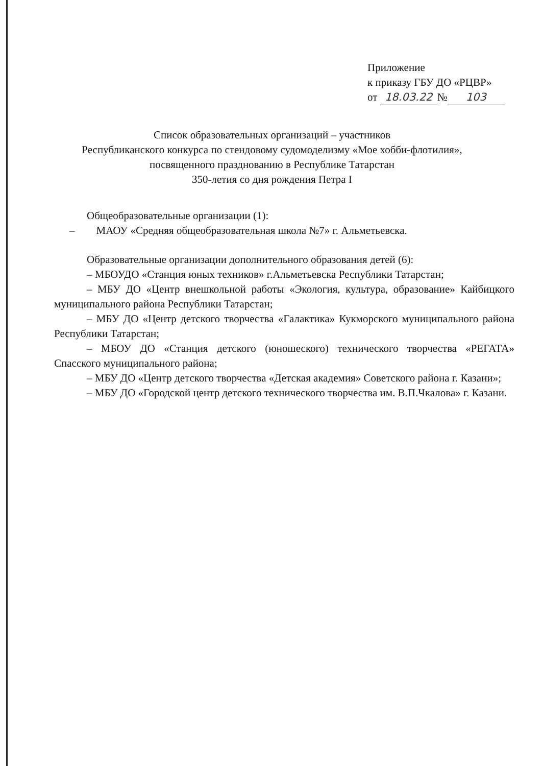Приложение
к приказу ГБУ ДО «РЦВР»
от 18.03.22 № 103
Список образовательных организаций – участников
Республиканского конкурса по стендовому судомоделизму «Мое хобби-флотилия»,
посвященного празднованию в Республике Татарстан
350-летия со дня рождения Петра I
Общеобразовательные организации (1):
– МАОУ «Средняя общеобразовательная школа №7» г. Альметьевска.
Образовательные организации дополнительного образования детей (6):
– МБОУДО «Станция юных техников» г.Альметьевска Республики Татарстан;
– МБУ ДО «Центр внешкольной работы «Экология, культура, образование» Кайбицкого муниципального района Республики Татарстан;
– МБУ ДО «Центр детского творчества «Галактика» Кукморского муниципального района Республики Татарстан;
– МБОУ ДО «Станция детского (юношеского) технического творчества «РЕГАТА» Спасского муниципального района;
– МБУ ДО «Центр детского творчества «Детская академия» Советского района г. Казани»;
– МБУ ДО «Городской центр детского технического творчества им. В.П.Чкалова» г. Казани.